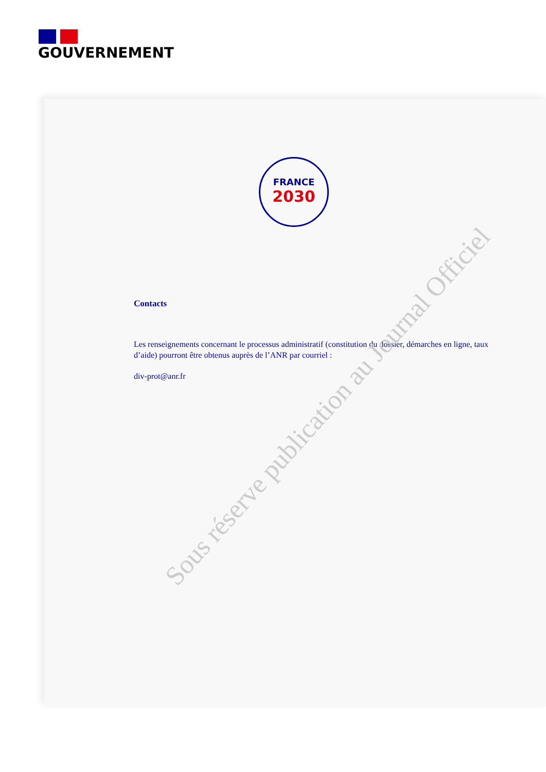GOUVERNEMENT
FRANCE
2030
Contacts
Les renseignements concernant le processus administratif (constitution du dossier, démarches en ligne, taux d’aide) pourront être obtenus auprès de l’ANR par courriel :
div-prot@anr.fr
Sous réserve publication au Journal Officiel